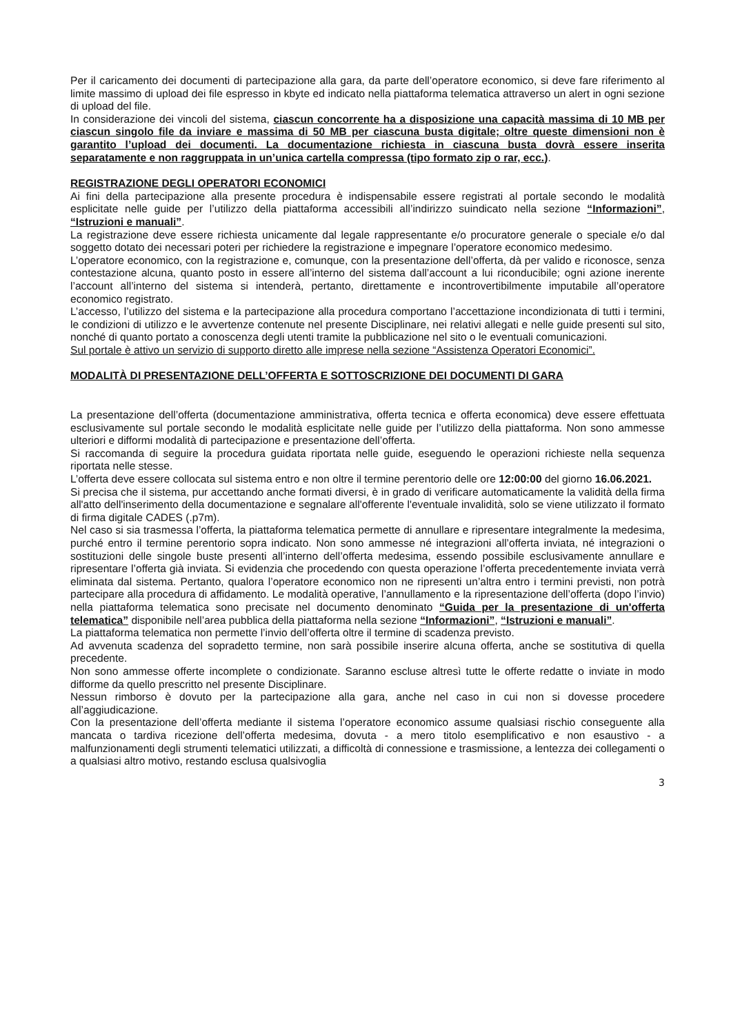Per il caricamento dei documenti di partecipazione alla gara, da parte dell’operatore economico, si deve fare riferimento al limite massimo di upload dei file espresso in kbyte ed indicato nella piattaforma telematica attraverso un alert in ogni sezione di upload del file.
In considerazione dei vincoli del sistema, ciascun concorrente ha a disposizione una capacità massima di 10 MB per ciascun singolo file da inviare e massima di 50 MB per ciascuna busta digitale; oltre queste dimensioni non è garantito l’upload dei documenti. La documentazione richiesta in ciascuna busta dovrà essere inserita separatamente e non raggruppata in un’unica cartella compressa (tipo formato zip o rar, ecc.).
REGISTRAZIONE DEGLI OPERATORI ECONOMICI
Ai fini della partecipazione alla presente procedura è indispensabile essere registrati al portale secondo le modalità esplicitate nelle guide per l’utilizzo della piattaforma accessibili all’indirizzo suindicato nella sezione “Informazioni”, “Istruzioni e manuali”.
La registrazione deve essere richiesta unicamente dal legale rappresentante e/o procuratore generale o speciale e/o dal soggetto dotato dei necessari poteri per richiedere la registrazione e impegnare l’operatore economico medesimo.
L’operatore economico, con la registrazione e, comunque, con la presentazione dell’offerta, dà per valido e riconosce, senza contestazione alcuna, quanto posto in essere all’interno del sistema dall’account a lui riconducibile; ogni azione inerente l’account all’interno del sistema si intenderà, pertanto, direttamente e incontrovertibilmente imputabile all’operatore economico registrato.
L’accesso, l’utilizzo del sistema e la partecipazione alla procedura comportano l’accettazione incondizionata di tutti i termini, le condizioni di utilizzo e le avvertenze contenute nel presente Disciplinare, nei relativi allegati e nelle guide presenti sul sito, nonché di quanto portato a conoscenza degli utenti tramite la pubblicazione nel sito o le eventuali comunicazioni.
Sul portale è attivo un servizio di supporto diretto alle imprese nella sezione “Assistenza Operatori Economici”.
MODALITÀ DI PRESENTAZIONE DELL’OFFERTA E SOTTOSCRIZIONE DEI DOCUMENTI DI GARA
La presentazione dell’offerta (documentazione amministrativa, offerta tecnica e offerta economica) deve essere effettuata esclusivamente sul portale secondo le modalità esplicitate nelle guide per l’utilizzo della piattaforma. Non sono ammesse ulteriori e difformi modalità di partecipazione e presentazione dell’offerta.
Si raccomanda di seguire la procedura guidata riportata nelle guide, eseguendo le operazioni richieste nella sequenza riportata nelle stesse.
L’offerta deve essere collocata sul sistema entro e non oltre il termine perentorio delle ore 12:00:00 del giorno 16.06.2021.
Si precisa che il sistema, pur accettando anche formati diversi, è in grado di verificare automaticamente la validità della firma all'atto dell'inserimento della documentazione e segnalare all'offerente l'eventuale invalidità, solo se viene utilizzato il formato di firma digitale CADES (.p7m).
Nel caso si sia trasmessa l’offerta, la piattaforma telematica permette di annullare e ripresentare integralmente la medesima, purché entro il termine perentorio sopra indicato. Non sono ammesse né integrazioni all’offerta inviata, né integrazioni o sostituzioni delle singole buste presenti all’interno dell’offerta medesima, essendo possibile esclusivamente annullare e ripresentare l’offerta già inviata. Si evidenzia che procedendo con questa operazione l’offerta precedentemente inviata verrà eliminata dal sistema. Pertanto, qualora l’operatore economico non ne ripresenti un’altra entro i termini previsti, non potrà partecipare alla procedura di affidamento. Le modalità operative, l’annullamento e la ripresentazione dell’offerta (dopo l’invio) nella piattaforma telematica sono precisate nel documento denominato “Guida per la presentazione di un'offerta telematica” disponibile nell’area pubblica della piattaforma nella sezione “Informazioni”, “Istruzioni e manuali”.
La piattaforma telematica non permette l’invio dell’offerta oltre il termine di scadenza previsto.
Ad avvenuta scadenza del sopradetto termine, non sarà possibile inserire alcuna offerta, anche se sostitutiva di quella precedente.
Non sono ammesse offerte incomplete o condizionate. Saranno escluse altresì tutte le offerte redatte o inviate in modo difforme da quello prescritto nel presente Disciplinare.
Nessun rimborso è dovuto per la partecipazione alla gara, anche nel caso in cui non si dovesse procedere all’aggiudicazione.
Con la presentazione dell’offerta mediante il sistema l’operatore economico assume qualsiasi rischio conseguente alla mancata o tardiva ricezione dell’offerta medesima, dovuta - a mero titolo esemplificativo e non esaustivo - a malfunzionamenti degli strumenti telematici utilizzati, a difficoltà di connessione e trasmissione, a lentezza dei collegamenti o a qualsiasi altro motivo, restando esclusa qualsivoglia
3